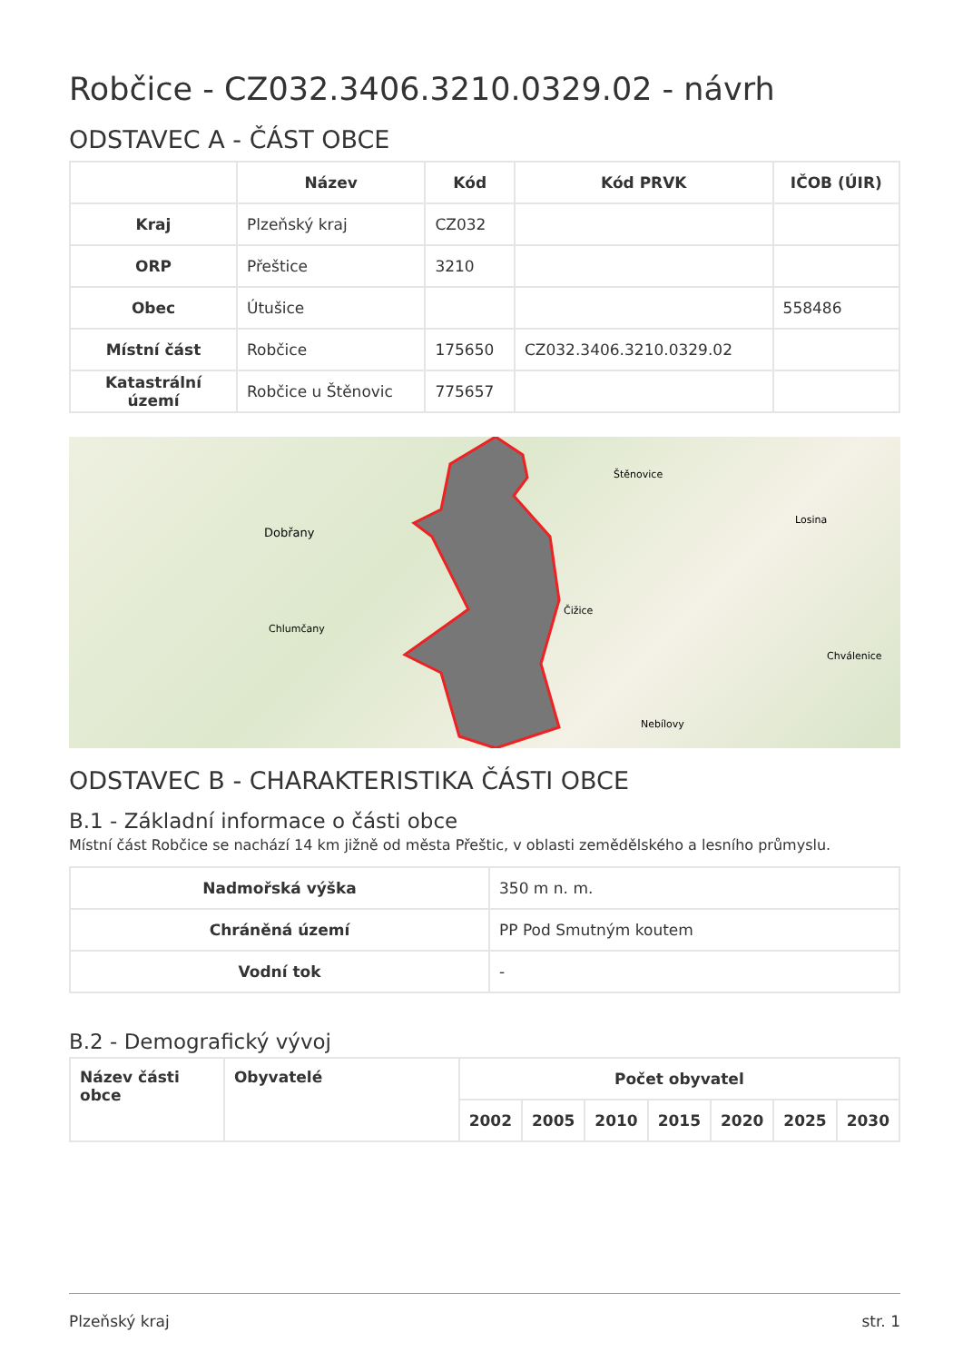Robčice - CZ032.3406.3210.0329.02 - návrh
ODSTAVEC A - ČÁST OBCE
| | Název | Kód | Kód PRVK | IČOB (ÚIR) |
| --- | --- | --- | --- | --- |
| Kraj | Plzeňský kraj | CZ032 | | |
| ORP | Přeštice | 3210 | | |
| Obec | Útušice | | | 558486 |
| Místní část | Robčice | 175650 | CZ032.3406.3210.0329.02 | |
| Katastrální území | Robčice u Štěnovic | 775657 | | |
Dobřany
Chlumčany
Štěnovice
Čižice
Chválenice
Losina
Nebílovy
ODSTAVEC B - CHARAKTERISTIKA ČÁSTI OBCE
B.1 - Základní informace o části obce
Místní část Robčice se nachází 14 km jižně od města Přeštic, v oblasti zemědělského a lesního průmyslu.
| Nadmořská výška | 350 m n. m. |
| Chráněná území | PP Pod Smutným koutem |
| Vodní tok | - |
B.2 - Demografický vývoj
| Název části obce | Obyvatelé | Počet obyvatel | | | | | | |
| --- | --- | --- | --- | --- | --- | --- | --- | --- |
| | | 2002 | 2005 | 2010 | 2015 | 2020 | 2025 | 2030 |
Plzeňský kraj str. 1